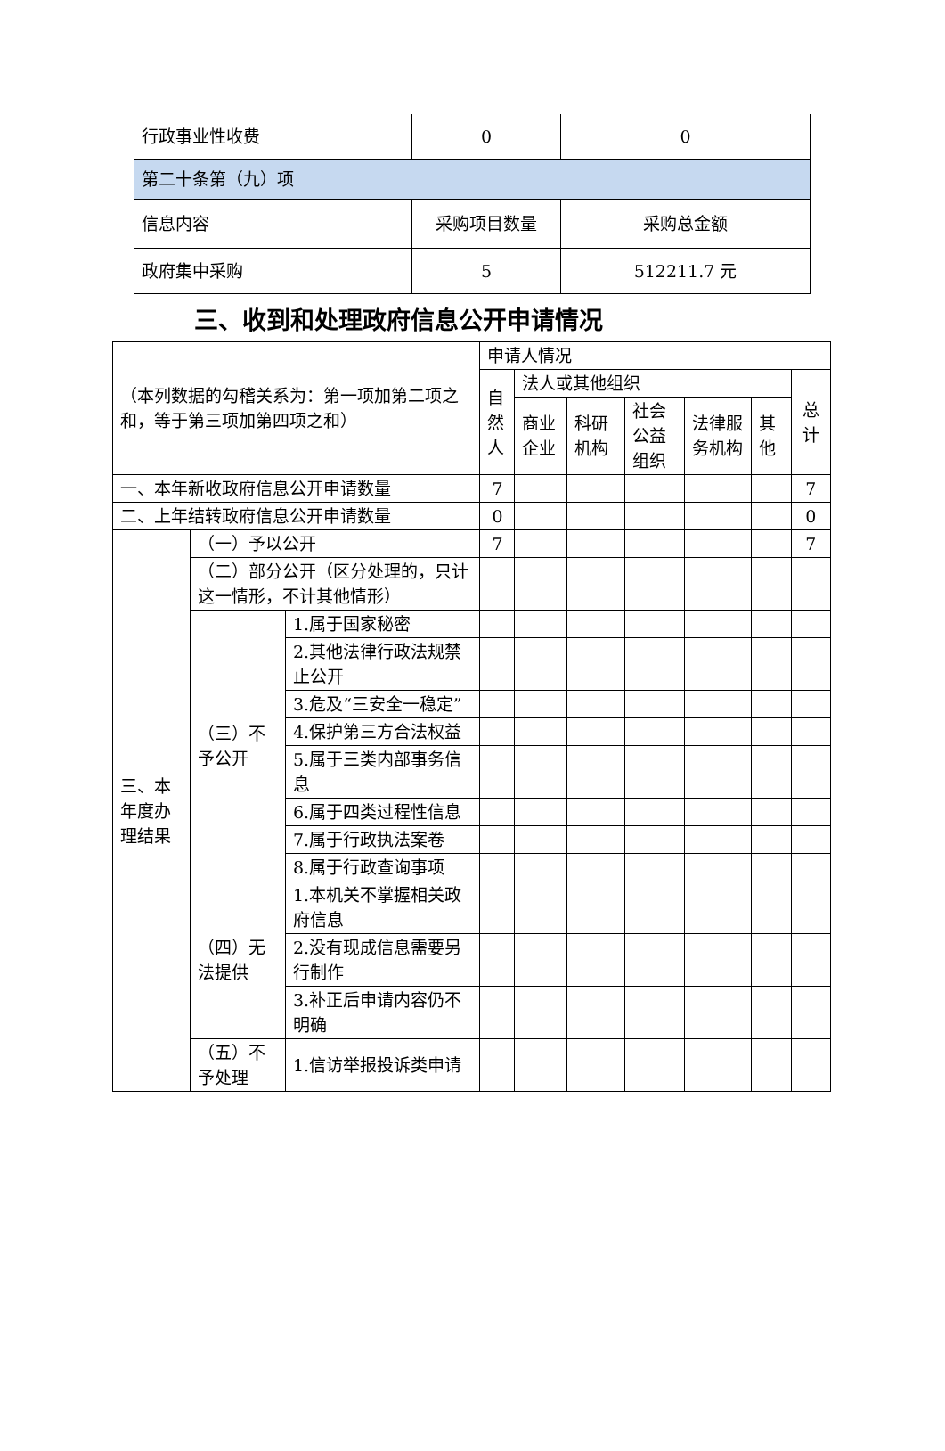| 行政事业性收费 | 0 | 0 |
| 第二十条第（九）项 | | |
| 信息内容 | 采购项目数量 | 采购总金额 |
| 政府集中采购 | 5 | 512211.7 元 |
三、收到和处理政府信息公开申请情况
| （本列数据的勾稽关系为：第一项加第二项之和，等于第三项加第四项之和） | | | 申请人情况 | | | | | | |
| | | | 自然人 | 法人或其他组织 | | | | | 总计 |
| | | | | 商业企业 | 科研机构 | 社会公益组织 | 法律服务机构 | 其他 | |
| 一、本年新收政府信息公开申请数量 | | | 7 | | | | | | 7 |
| 二、上年结转政府信息公开申请数量 | | | 0 | | | | | | 0 |
| 三、本年度办理结果 | （一）予以公开 | | 7 | | | | | | 7 |
| | （二）部分公开（区分处理的，只计这一情形，不计其他情形） | | | | | | | | |
| | （三）不予公开 | 1.属于国家秘密 | | | | | | | |
| | | 2.其他法律行政法规禁止公开 | | | | | | | |
| | | 3.危及“三安全一稳定” | | | | | | | |
| | | 4.保护第三方合法权益 | | | | | | | |
| | | 5.属于三类内部事务信息 | | | | | | | |
| | | 6.属于四类过程性信息 | | | | | | | |
| | | 7.属于行政执法案卷 | | | | | | | |
| | | 8.属于行政查询事项 | | | | | | | |
| | （四）无法提供 | 1.本机关不掌握相关政府信息 | | | | | | | |
| | | 2.没有现成信息需要另行制作 | | | | | | | |
| | | 3.补正后申请内容仍不明确 | | | | | | | |
| | （五）不予处理 | 1.信访举报投诉类申请 | | | | | | | |